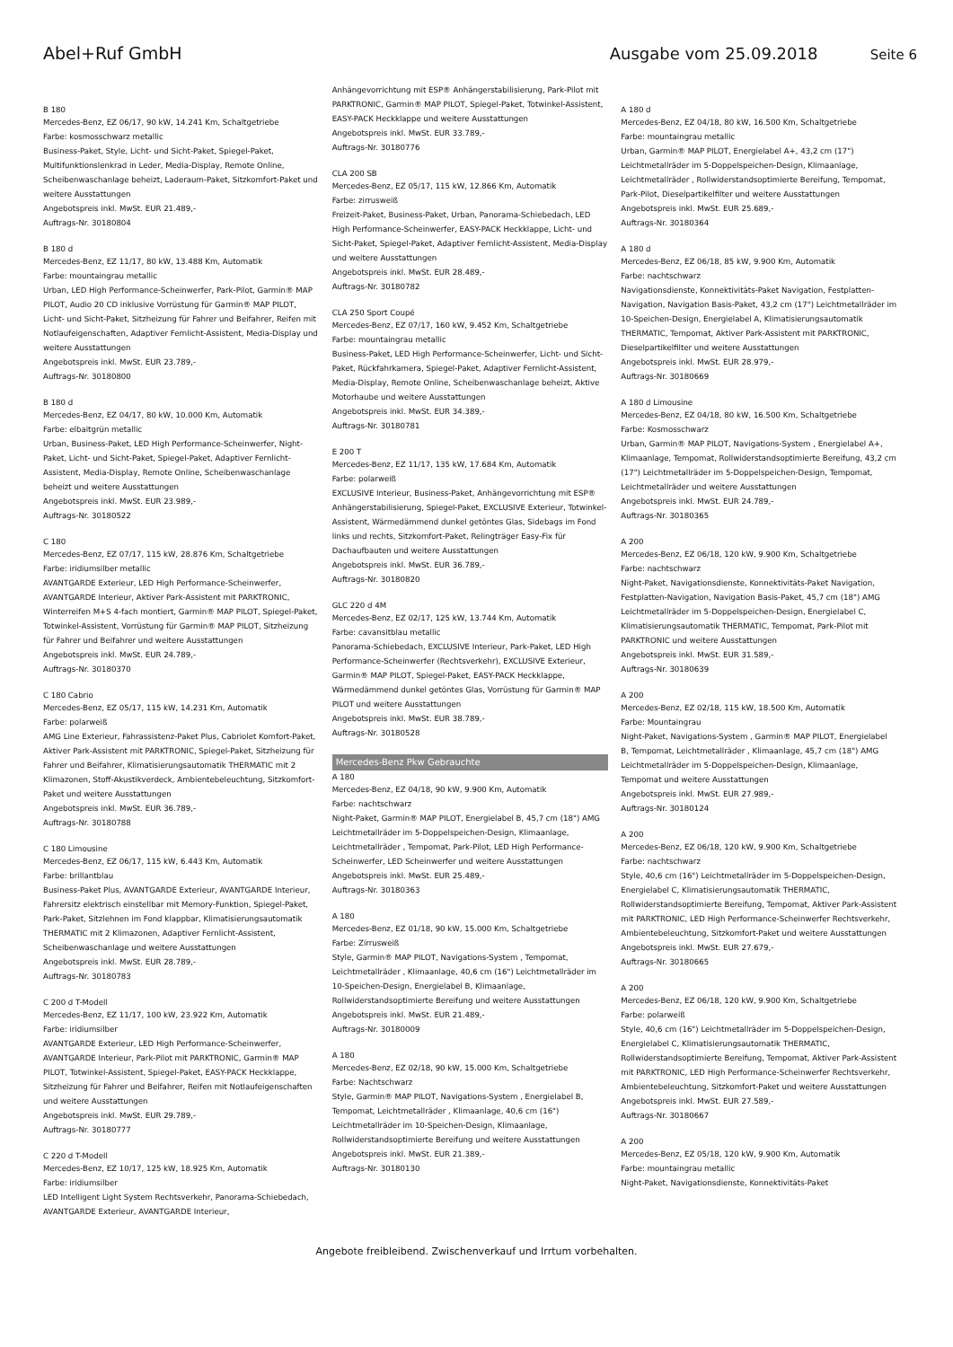Abel+Ruf GmbH Ausgabe vom 25.09.2018
Seite 6
B 180
Mercedes-Benz, EZ 06/17, 90 kW, 14.241 Km, Schaltgetriebe
Farbe: kosmosschwarz metallic
Business-Paket, Style, Licht- und Sicht-Paket, Spiegel-Paket, Multifunktionslenkrad in Leder, Media-Display, Remote Online, Scheibenwaschanlage beheizt, Laderaum-Paket, Sitzkomfort-Paket und weitere Ausstattungen
Angebotspreis inkl. MwSt. EUR 21.489,-
Auftrags-Nr. 30180804
B 180 d
Mercedes-Benz, EZ 11/17, 80 kW, 13.488 Km, Automatik
Farbe: mountaingrau metallic
Urban, LED High Performance-Scheinwerfer, Park-Pilot, Garmin® MAP PILOT, Audio 20 CD inklusive Vorrüstung für Garmin® MAP PILOT, Licht- und Sicht-Paket, Sitzheizung für Fahrer und Beifahrer, Reifen mit Notlaufeigenschaften, Adaptiver Fernlicht-Assistent, Media-Display und weitere Ausstattungen
Angebotspreis inkl. MwSt. EUR 23.789,-
Auftrags-Nr. 30180800
B 180 d
Mercedes-Benz, EZ 04/17, 80 kW, 10.000 Km, Automatik
Farbe: elbaitgrün metallic
Urban, Business-Paket, LED High Performance-Scheinwerfer, Night-Paket, Licht- und Sicht-Paket, Spiegel-Paket, Adaptiver Fernlicht-Assistent, Media-Display, Remote Online, Scheibenwaschanlage beheizt und weitere Ausstattungen
Angebotspreis inkl. MwSt. EUR 23.989,-
Auftrags-Nr. 30180522
C 180
Mercedes-Benz, EZ 07/17, 115 kW, 28.876 Km, Schaltgetriebe
Farbe: iridiumsilber metallic
AVANTGARDE Exterieur, LED High Performance-Scheinwerfer, AVANTGARDE Interieur, Aktiver Park-Assistent mit PARKTRONIC, Winterreifen M+S 4-fach montiert, Garmin® MAP PILOT, Spiegel-Paket, Totwinkel-Assistent, Vorrüstung für Garmin® MAP PILOT, Sitzheizung für Fahrer und Beifahrer und weitere Ausstattungen
Angebotspreis inkl. MwSt. EUR 24.789,-
Auftrags-Nr. 30180370
C 180 Cabrio
Mercedes-Benz, EZ 05/17, 115 kW, 14.231 Km, Automatik
Farbe: polarweiß
AMG Line Exterieur, Fahrassistenz-Paket Plus, Cabriolet Komfort-Paket, Aktiver Park-Assistent mit PARKTRONIC, Spiegel-Paket, Sitzheizung für Fahrer und Beifahrer, Klimatisierungsautomatik THERMATIC mit 2 Klimazonen, Stoff-Akustikverdeck, Ambientebeleuchtung, Sitzkomfort-Paket und weitere Ausstattungen
Angebotspreis inkl. MwSt. EUR 36.789,-
Auftrags-Nr. 30180788
C 180 Limousine
Mercedes-Benz, EZ 06/17, 115 kW, 6.443 Km, Automatik
Farbe: brillantblau
Business-Paket Plus, AVANTGARDE Exterieur, AVANTGARDE Interieur, Fahrersitz elektrisch einstellbar mit Memory-Funktion, Spiegel-Paket, Park-Paket, Sitzlehnen im Fond klappbar, Klimatisierungsautomatik THERMATIC mit 2 Klimazonen, Adaptiver Fernlicht-Assistent, Scheibenwaschanlage und weitere Ausstattungen
Angebotspreis inkl. MwSt. EUR 28.789,-
Auftrags-Nr. 30180783
C 200 d T-Modell
Mercedes-Benz, EZ 11/17, 100 kW, 23.922 Km, Automatik
Farbe: iridiumsilber
AVANTGARDE Exterieur, LED High Performance-Scheinwerfer, AVANTGARDE Interieur, Park-Pilot mit PARKTRONIC, Garmin® MAP PILOT, Totwinkel-Assistent, Spiegel-Paket, EASY-PACK Heckklappe, Sitzheizung für Fahrer und Beifahrer, Reifen mit Notlaufeigenschaften und weitere Ausstattungen
Angebotspreis inkl. MwSt. EUR 29.789,-
Auftrags-Nr. 30180777
C 220 d T-Modell
Mercedes-Benz, EZ 10/17, 125 kW, 18.925 Km, Automatik
Farbe: iridiumsilber
LED Intelligent Light System Rechtsverkehr, Panorama-Schiebedach, AVANTGARDE Exterieur, AVANTGARDE Interieur,
Anhängevorrichtung mit ESP® Anhängerstabilisierung, Park-Pilot mit PARKTRONIC, Garmin® MAP PILOT, Spiegel-Paket, Totwinkel-Assistent, EASY-PACK Heckklappe und weitere Ausstattungen
Angebotspreis inkl. MwSt. EUR 33.789,-
Auftrags-Nr. 30180776
CLA 200 SB
Mercedes-Benz, EZ 05/17, 115 kW, 12.866 Km, Automatik
Farbe: zirrusweiß
Freizeit-Paket, Business-Paket, Urban, Panorama-Schiebedach, LED High Performance-Scheinwerfer, EASY-PACK Heckklappe, Licht- und Sicht-Paket, Spiegel-Paket, Adaptiver Fernlicht-Assistent, Media-Display und weitere Ausstattungen
Angebotspreis inkl. MwSt. EUR 28.489,-
Auftrags-Nr. 30180782
CLA 250 Sport Coupé
Mercedes-Benz, EZ 07/17, 160 kW, 9.452 Km, Schaltgetriebe
Farbe: mountaingrau metallic
Business-Paket, LED High Performance-Scheinwerfer, Licht- und Sicht-Paket, Rückfahrkamera, Spiegel-Paket, Adaptiver Fernlicht-Assistent, Media-Display, Remote Online, Scheibenwaschanlage beheizt, Aktive Motorhaube und weitere Ausstattungen
Angebotspreis inkl. MwSt. EUR 34.389,-
Auftrags-Nr. 30180781
E 200 T
Mercedes-Benz, EZ 11/17, 135 kW, 17.684 Km, Automatik
Farbe: polarweiß
EXCLUSIVE Interieur, Business-Paket, Anhängevorrichtung mit ESP® Anhängerstabilisierung, Spiegel-Paket, EXCLUSIVE Exterieur, Totwinkel-Assistent, Wärmedämmend dunkel getöntes Glas, Sidebags im Fond links und rechts, Sitzkomfort-Paket, Relingträger Easy-Fix für Dachaufbauten und weitere Ausstattungen
Angebotspreis inkl. MwSt. EUR 36.789,-
Auftrags-Nr. 30180820
GLC 220 d 4M
Mercedes-Benz, EZ 02/17, 125 kW, 13.744 Km, Automatik
Farbe: cavansitblau metallic
Panorama-Schiebedach, EXCLUSIVE Interieur, Park-Paket, LED High Performance-Scheinwerfer (Rechtsverkehr), EXCLUSIVE Exterieur, Garmin® MAP PILOT, Spiegel-Paket, EASY-PACK Heckklappe, Wärmedämmend dunkel getöntes Glas, Vorrüstung für Garmin® MAP PILOT und weitere Ausstattungen
Angebotspreis inkl. MwSt. EUR 38.789,-
Auftrags-Nr. 30180528
Mercedes-Benz Pkw Gebrauchte
A 180
Mercedes-Benz, EZ 04/18, 90 kW, 9.900 Km, Automatik
Farbe: nachtschwarz
Night-Paket, Garmin® MAP PILOT, Energielabel B, 45,7 cm (18") AMG Leichtmetallräder im 5-Doppelspeichen-Design, Klimaanlage, Leichtmetallräder , Tempomat, Park-Pilot, LED High Performance-Scheinwerfer, LED Scheinwerfer und weitere Ausstattungen
Angebotspreis inkl. MwSt. EUR 25.489,-
Auftrags-Nr. 30180363
A 180
Mercedes-Benz, EZ 01/18, 90 kW, 15.000 Km, Schaltgetriebe
Farbe: Zirrusweiß
Style, Garmin® MAP PILOT, Navigations-System , Tempomat, Leichtmetallräder , Klimaanlage, 40,6 cm (16") Leichtmetallräder im 10-Speichen-Design, Energielabel B, Klimaanlage, Rollwiderstandsoptimierte Bereifung und weitere Ausstattungen
Angebotspreis inkl. MwSt. EUR 21.489,-
Auftrags-Nr. 30180009
A 180
Mercedes-Benz, EZ 02/18, 90 kW, 15.000 Km, Schaltgetriebe
Farbe: Nachtschwarz
Style, Garmin® MAP PILOT, Navigations-System , Energielabel B, Tempomat, Leichtmetallräder , Klimaanlage, 40,6 cm (16") Leichtmetallräder im 10-Speichen-Design, Klimaanlage, Rollwiderstandsoptimierte Bereifung und weitere Ausstattungen
Angebotspreis inkl. MwSt. EUR 21.389,-
Auftrags-Nr. 30180130
A 180 d
Mercedes-Benz, EZ 04/18, 80 kW, 16.500 Km, Schaltgetriebe
Farbe: mountaingrau metallic
Urban, Garmin® MAP PILOT, Energielabel A+, 43,2 cm (17") Leichtmetallräder im 5-Doppelspeichen-Design, Klimaanlage, Leichtmetallräder , Rollwiderstandsoptimierte Bereifung, Tempomat, Park-Pilot, Dieselpartikelfilter und weitere Ausstattungen
Angebotspreis inkl. MwSt. EUR 25.689,-
Auftrags-Nr. 30180364
A 180 d
Mercedes-Benz, EZ 06/18, 85 kW, 9.900 Km, Automatik
Farbe: nachtschwarz
Navigationsdienste, Konnektivitäts-Paket Navigation, Festplatten-Navigation, Navigation Basis-Paket, 43,2 cm (17") Leichtmetallräder im 10-Speichen-Design, Energielabel A, Klimatisierungsautomatik THERMATIC, Tempomat, Aktiver Park-Assistent mit PARKTRONIC, Dieselpartikelfilter und weitere Ausstattungen
Angebotspreis inkl. MwSt. EUR 28.979,-
Auftrags-Nr. 30180669
A 180 d Limousine
Mercedes-Benz, EZ 04/18, 80 kW, 16.500 Km, Schaltgetriebe
Farbe: Kosmosschwarz
Urban, Garmin® MAP PILOT, Navigations-System , Energielabel A+, Klimaanlage, Tempomat, Rollwiderstandsoptimierte Bereifung, 43,2 cm (17") Leichtmetallräder im 5-Doppelspeichen-Design, Tempomat, Leichtmetallräder und weitere Ausstattungen
Angebotspreis inkl. MwSt. EUR 24.789,-
Auftrags-Nr. 30180365
A 200
Mercedes-Benz, EZ 06/18, 120 kW, 9.900 Km, Schaltgetriebe
Farbe: nachtschwarz
Night-Paket, Navigationsdienste, Konnektivitäts-Paket Navigation, Festplatten-Navigation, Navigation Basis-Paket, 45,7 cm (18") AMG Leichtmetallräder im 5-Doppelspeichen-Design, Energielabel C, Klimatisierungsautomatik THERMATIC, Tempomat, Park-Pilot mit PARKTRONIC und weitere Ausstattungen
Angebotspreis inkl. MwSt. EUR 31.589,-
Auftrags-Nr. 30180639
A 200
Mercedes-Benz, EZ 02/18, 115 kW, 18.500 Km, Automatik
Farbe: Mountaingrau
Night-Paket, Navigations-System , Garmin® MAP PILOT, Energielabel B, Tempomat, Leichtmetallräder , Klimaanlage, 45,7 cm (18") AMG Leichtmetallräder im 5-Doppelspeichen-Design, Klimaanlage, Tempomat und weitere Ausstattungen
Angebotspreis inkl. MwSt. EUR 27.989,-
Auftrags-Nr. 30180124
A 200
Mercedes-Benz, EZ 06/18, 120 kW, 9.900 Km, Schaltgetriebe
Farbe: nachtschwarz
Style, 40,6 cm (16") Leichtmetallräder im 5-Doppelspeichen-Design, Energielabel C, Klimatisierungsautomatik THERMATIC, Rollwiderstandsoptimierte Bereifung, Tempomat, Aktiver Park-Assistent mit PARKTRONIC, LED High Performance-Scheinwerfer Rechtsverkehr, Ambientebeleuchtung, Sitzkomfort-Paket und weitere Ausstattungen
Angebotspreis inkl. MwSt. EUR 27.679,-
Auftrags-Nr. 30180665
A 200
Mercedes-Benz, EZ 06/18, 120 kW, 9.900 Km, Schaltgetriebe
Farbe: polarweiß
Style, 40,6 cm (16") Leichtmetallräder im 5-Doppelspeichen-Design, Energielabel C, Klimatisierungsautomatik THERMATIC, Rollwiderstandsoptimierte Bereifung, Tempomat, Aktiver Park-Assistent mit PARKTRONIC, LED High Performance-Scheinwerfer Rechtsverkehr, Ambientebeleuchtung, Sitzkomfort-Paket und weitere Ausstattungen
Angebotspreis inkl. MwSt. EUR 27.589,-
Auftrags-Nr. 30180667
A 200
Mercedes-Benz, EZ 05/18, 120 kW, 9.900 Km, Automatik
Farbe: mountaingrau metallic
Night-Paket, Navigationsdienste, Konnektivitäts-Paket
Angebote freibleibend. Zwischenverkauf und Irrtum vorbehalten.